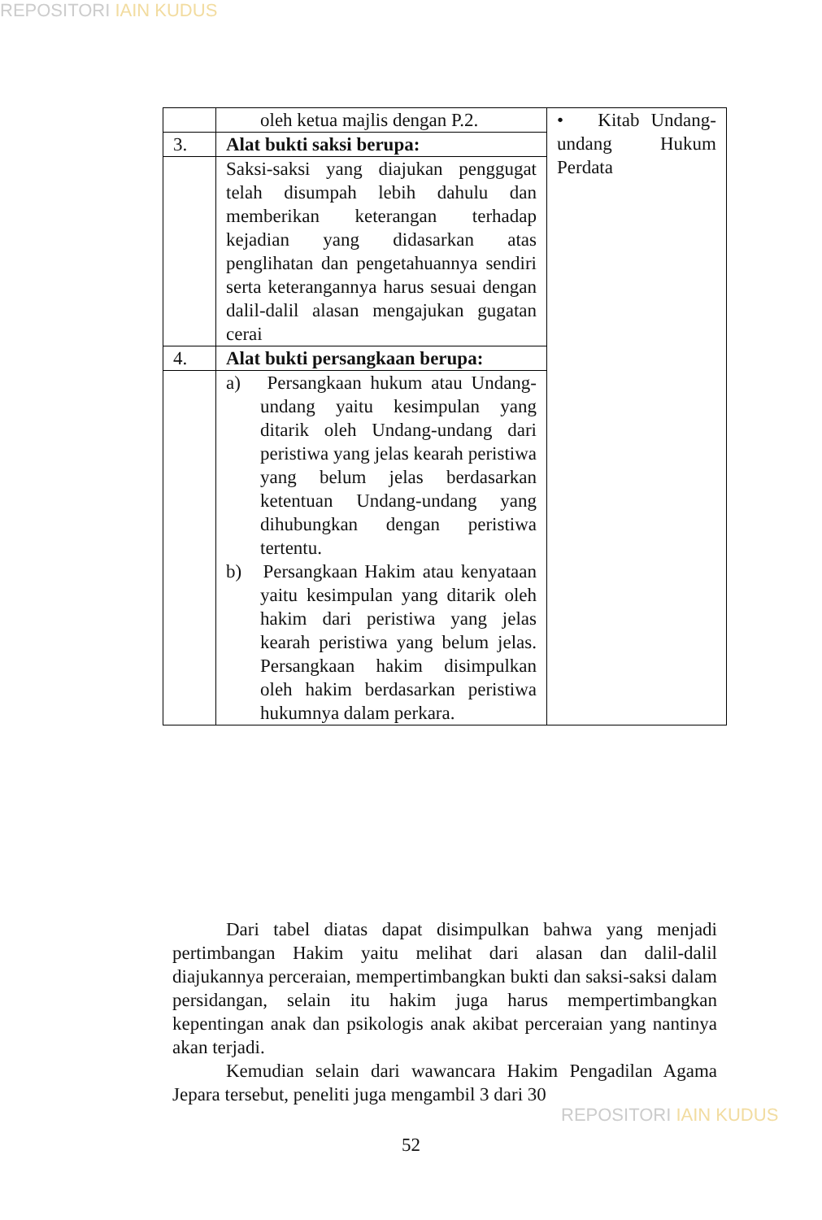REPOSITORI IAIN KUDUS
| | oleh ketua majlis dengan P.2. | • Kitab Undang-undang Hukum Perdata |
| 3. | Alat bukti saksi berupa: | |
| | Saksi-saksi yang diajukan penggugat telah disumpah lebih dahulu dan memberikan keterangan terhadap kejadian yang didasarkan atas penglihatan dan pengetahuannya sendiri serta keterangannya harus sesuai dengan dalil-dalil alasan mengajukan gugatan cerai | |
| 4. | Alat bukti persangkaan berupa: | |
| | a) Persangkaan hukum atau Undang-undang yaitu kesimpulan yang ditarik oleh Undang-undang dari peristiwa yang jelas kearah peristiwa yang belum jelas berdasarkan ketentuan Undang-undang yang dihubungkan dengan peristiwa tertentu. b) Persangkaan Hakim atau kenyataan yaitu kesimpulan yang ditarik oleh hakim dari peristiwa yang jelas kearah peristiwa yang belum jelas. Persangkaan hakim disimpulkan oleh hakim berdasarkan peristiwa hukumnya dalam perkara. | |
Dari tabel diatas dapat disimpulkan bahwa yang menjadi pertimbangan Hakim yaitu melihat dari alasan dan dalil-dalil diajukannya perceraian, mempertimbangkan bukti dan saksi-saksi dalam persidangan, selain itu hakim juga harus mempertimbangkan kepentingan anak dan psikologis anak akibat perceraian yang nantinya akan terjadi.
Kemudian selain dari wawancara Hakim Pengadilan Agama Jepara tersebut, peneliti juga mengambil 3 dari 30
52
REPOSITORI IAIN KUDUS